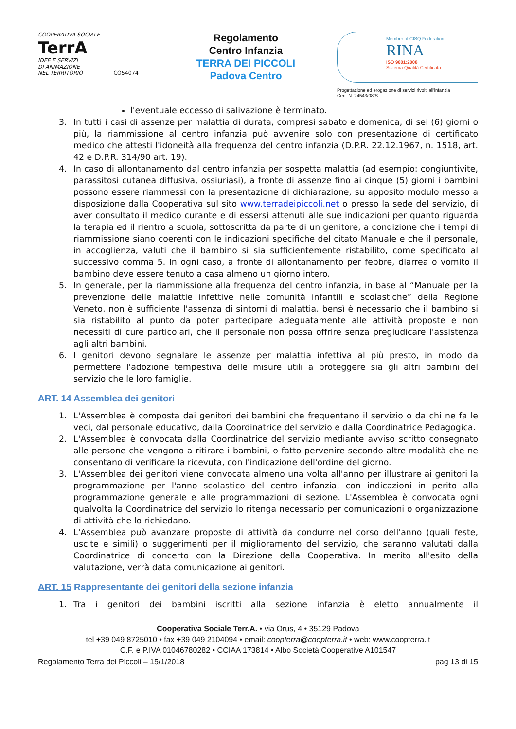COOPERATIVA SOCIALE
TerrA
IDEE E SERVIZI
DI ANIMAZIONE
NEL TERRITORIO CO54074
Regolamento
Centro Infanzia
TERRA DEI PICCOLI
Padova Centro
Member of CISQ Federation
RINA
ISO 9001:2008
Sistema Qualità Certificato
Progettazione ed erogazione di servizi rivolti all'infanzia
Cert. N. 24543/08/S
l'eventuale eccesso di salivazione è terminato.
3. In tutti i casi di assenze per malattia di durata, compresi sabato e domenica, di sei (6) giorni o più, la riammissione al centro infanzia può avvenire solo con presentazione di certificato medico che attesti l'idoneità alla frequenza del centro infanzia (D.P.R. 22.12.1967, n. 1518, art. 42 e D.P.R. 314/90 art. 19).
4. In caso di allontanamento dal centro infanzia per sospetta malattia (ad esempio: congiuntivite, parassitosi cutanea diffusiva, ossiuriasi), a fronte di assenze fino ai cinque (5) giorni i bambini possono essere riammessi con la presentazione di dichiarazione, su apposito modulo messo a disposizione dalla Cooperativa sul sito www.terradeipiccoli.net o presso la sede del servizio, di aver consultato il medico curante e di essersi attenuti alle sue indicazioni per quanto riguarda la terapia ed il rientro a scuola, sottoscritta da parte di un genitore, a condizione che i tempi di riammissione siano coerenti con le indicazioni specifiche del citato Manuale e che il personale, in accoglienza, valuti che il bambino si sia sufficientemente ristabilito, come specificato al successivo comma 5. In ogni caso, a fronte di allontanamento per febbre, diarrea o vomito il bambino deve essere tenuto a casa almeno un giorno intero.
5. In generale, per la riammissione alla frequenza del centro infanzia, in base al “Manuale per la prevenzione delle malattie infettive nelle comunità infantili e scolastiche” della Regione Veneto, non è sufficiente l'assenza di sintomi di malattia, bensì è necessario che il bambino si sia ristabilito al punto da poter partecipare adeguatamente alle attività proposte e non necessiti di cure particolari, che il personale non possa offrire senza pregiudicare l'assistenza agli altri bambini.
6. I genitori devono segnalare le assenze per malattia infettiva al più presto, in modo da permettere l'adozione tempestiva delle misure utili a proteggere sia gli altri bambini del servizio che le loro famiglie.
ART. 14 Assemblea dei genitori
1. L'Assemblea è composta dai genitori dei bambini che frequentano il servizio o da chi ne fa le veci, dal personale educativo, dalla Coordinatrice del servizio e dalla Coordinatrice Pedagogica.
2. L'Assemblea è convocata dalla Coordinatrice del servizio mediante avviso scritto consegnato alle persone che vengono a ritirare i bambini, o fatto pervenire secondo altre modalità che ne consentano di verificare la ricevuta, con l'indicazione dell'ordine del giorno.
3. L'Assemblea dei genitori viene convocata almeno una volta all'anno per illustrare ai genitori la programmazione per l'anno scolastico del centro infanzia, con indicazioni in perito alla programmazione generale e alle programmazioni di sezione. L'Assemblea è convocata ogni qualvolta la Coordinatrice del servizio lo ritenga necessario per comunicazioni o organizzazione di attività che lo richiedano.
4. L'Assemblea può avanzare proposte di attività da condurre nel corso dell'anno (quali feste, uscite e simili) o suggerimenti per il miglioramento del servizio, che saranno valutati dalla Coordinatrice di concerto con la Direzione della Cooperativa. In merito all'esito della valutazione, verrà data comunicazione ai genitori.
ART. 15 Rappresentante dei genitori della sezione infanzia
1. Tra i genitori dei bambini iscritti alla sezione infanzia è eletto annualmente il
Cooperativa Sociale Terr.A. • via Orus, 4 • 35129 Padova
tel +39 049 8725010 • fax +39 049 2104094 • email: coopterra@coopterra.it • web: www.coopterra.it
C.F. e P.IVA 01046780282 • CCIAA 173814 • Albo Società Cooperative A101547
Regolamento Terra dei Piccoli – 15/1/2018 pag 13 di 15